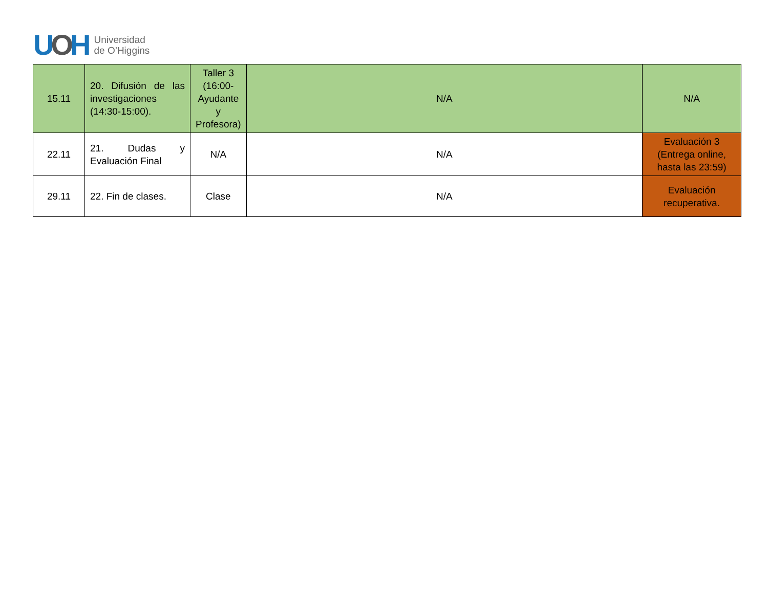UOH
Universidad
de O’Higgins
| 15.11 | 20. Difusión de las investigaciones (14:30-15:00). | Taller 3 (16:00- Ayudante y Profesora) | N/A | N/A |
| 22.11 | 21. Dudas y Evaluación Final | N/A | N/A | Evaluación 3 (Entrega online, hasta las 23:59) |
| 29.11 | 22. Fin de clases. | Clase | N/A | Evaluación recuperativa. |